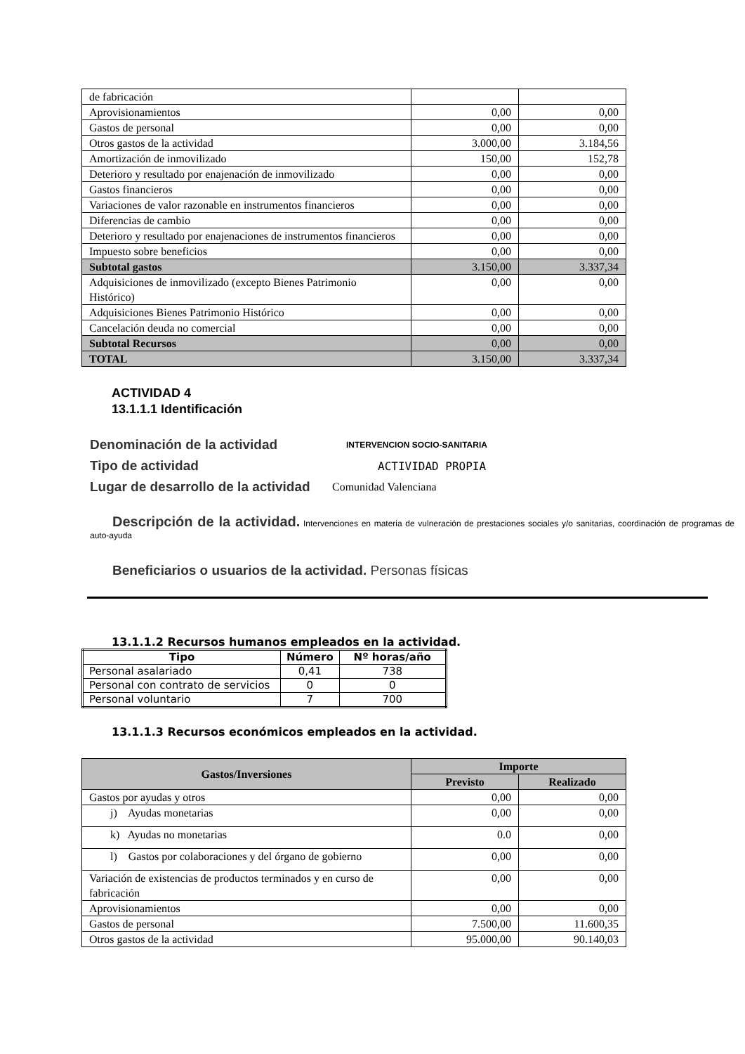| de fabricación | | |
| Aprovisionamientos | 0,00 | 0,00 |
| Gastos de personal | 0,00 | 0,00 |
| Otros gastos de la actividad | 3.000,00 | 3.184,56 |
| Amortización de inmovilizado | 150,00 | 152,78 |
| Deterioro y resultado por enajenación de inmovilizado | 0,00 | 0,00 |
| Gastos financieros | 0,00 | 0,00 |
| Variaciones de valor razonable en instrumentos financieros | 0,00 | 0,00 |
| Diferencias de cambio | 0,00 | 0,00 |
| Deterioro y resultado por enajenaciones de instrumentos financieros | 0,00 | 0,00 |
| Impuesto sobre beneficios | 0,00 | 0,00 |
| Subtotal gastos | 3.150,00 | 3.337,34 |
| Adquisiciones de inmovilizado (excepto Bienes Patrimonio Histórico) | 0,00 | 0,00 |
| Adquisiciones Bienes Patrimonio Histórico | 0,00 | 0,00 |
| Cancelación deuda no comercial | 0,00 | 0,00 |
| Subtotal Recursos | 0,00 | 0,00 |
| TOTAL | 3.150,00 | 3.337,34 |
ACTIVIDAD 4
13.1.1.1 Identificación
Denominación de la actividad INTERVENCION SOCIO-SANITARIA
Tipo de actividad ACTIVIDAD PROPIA
Lugar de desarrollo de la actividad Comunidad Valenciana
Descripción de la actividad. Intervenciones en materia de vulneración de prestaciones sociales y/o sanitarias, coordinación de programas de auto-ayuda
Beneficiarios o usuarios de la actividad. Personas físicas
13.1.1.2 Recursos humanos empleados en la actividad.
| Tipo | Número | Nº horas/año |
| --- | --- | --- |
| Personal asalariado | 0,41 | 738 |
| Personal con contrato de servicios | 0 | 0 |
| Personal voluntario | 7 | 700 |
13.1.1.3 Recursos económicos empleados en la actividad.
| Gastos/Inversiones | Importe | |
| | Previsto | Realizado |
| Gastos por ayudas y otros | 0,00 | 0,00 |
| j) Ayudas monetarias | 0,00 | 0,00 |
| k) Ayudas no monetarias | 0.0 | 0,00 |
| l) Gastos por colaboraciones y del órgano de gobierno | 0,00 | 0,00 |
| Variación de existencias de productos terminados y en curso de fabricación | 0,00 | 0,00 |
| Aprovisionamientos | 0,00 | 0,00 |
| Gastos de personal | 7.500,00 | 11.600,35 |
| Otros gastos de la actividad | 95.000,00 | 90.140,03 |